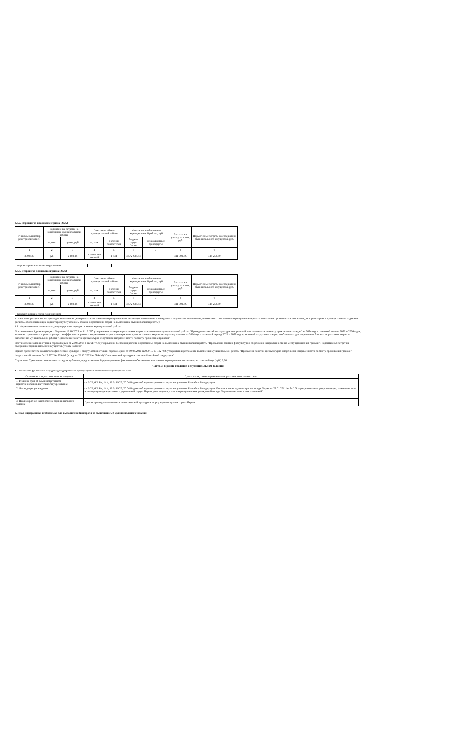3.3.2. Первый год планового периода (2025)
| Уникальный номер реестровой записи | Нормативные затраты на выполнение муниципальной работы | | Показатели объема муниципальной работы | | Финансовое обеспечение муниципальной работы, руб. | | Затраты на уплату налогов, руб | Нормативные затраты на содержание муниципального имущества, руб. |
| --- | --- | --- | --- | --- | --- | --- | --- | --- |
| | ед. изм. | сумма, руб. | ед. изм. | значение показателей | бюджет города Перми | межбюджетные трансферты | | |
| 1 | 2 | 3 | 4 | 5 | 6 | 7 | 8 | 9 |
| 3003930 | руб. | 2 493,26 | количество занятий | 1 834 | 4 572 638,84 | - | 411 002,86 | 144 258,30 |
| Корректировка в связи с округлением | | | | |
3.3.3. Второй год планового периода (2026)
| Уникальный номер реестровой записи | Нормативные затраты на выполнение муниципальной работы | | Показатели объема муниципальной работы | | Финансовое обеспечение муниципальной работы, руб. | | Затраты на уплату налогов, руб | Нормативные затраты на содержание муниципального имущества, руб. |
| --- | --- | --- | --- | --- | --- | --- | --- | --- |
| | ед. изм. | сумма, руб. | ед. изм. | значение показателей | бюджет города Перми | межбюджетные трансферты | | |
| 1 | 2 | 3 | 4 | 5 | 6 | 7 | 8 | 9 |
| 3003930 | руб. | 2 493,26 | количество занятий | 1 834 | 4 572 638,84 | - | 411 002,86 | 144 258,30 |
| Корректировка в связи с округлением | | | | |
4. Иная информация, необходимая для выполнения (контроля за выполнением) муниципального задания (при изменении планируемых результатов выполнения, финансового обеспечения муниципальной работы обязательно указываются основания для корректировки муниципального задания и расчеты, обосновывающие корректировку (с указанием объема нормативных затрат на выполнение муниципальной работы):
4.1. Нормативные правовые акты, регулирующие порядок оказания муниципальной работы:
Постановление Администрации г. Перми от 19.10.2023 № 1119 "Об утверждении размера нормативных затрат на выполнение муниципальной работы "Проведение занятий физкультурно-спортивной направленности по месту проживания граждан" на 2024 год и плановый период 2025 и 2026 годов, значения отраслевого корректирующего коэффициента, размера нормативных затрат на содержание муниципального имущества и уплату налогов на 2024 год и плановый период 2025 и 2026 годов, значений натуральных норм, необходимых для определения базовых нормативов затрат на выполнение муниципальной работы "Проведение занятий физкультурно-спортивной направленности по месту проживания граждан"
Постановление администрации города Перми от 23.08.2016 г. № 617 "Об утверждении Методики расчета нормативных затрат на выполнение муниципальной работы "Проведение занятий физкультурно-спортивной направленности по месту проживания граждан", нормативных затрат на содержание муниципального имущества, уплату налогов"
Приказ председателя комитета по физической культуре и спорту администрации города Перми от 09.04.2021 № 059-15-03-102 "Об утверждении регламента выполнения муниципальной работы "Проведение занятий физкультурно-спортивной направленности по месту проживания граждан"
Федеральный закон от 04.12.2007 № 329-ФЗ (в ред. от 25.12.2023 № 684-ФЗ) "О физической культуре и спорте в Российской Федерации"
Справочно: Сумма неиспользованных средств субсидии, предоставленной учреждению на финансовое обеспечение выполнения муниципального задания, за отчетный год (руб.) 0,00.
Часть 3. Прочие сведения о муниципальном задании
1. Основания (условия и порядок) для досрочного прекращения выполнения муниципального
| Основания для досрочного прекращения | Пункт, часть, статья и реквизиты нормативного правового акта |
| --- | --- |
| 1. Решение суда об административном приостановлении деятельности учреждения | ст. 5.27, 6.3, 6.4, 14.4, 19.5, 19.20, 20.04 Кодекса об административных правонарушениях Российской Федерации |
| 2. Ликвидация учреждения | ст. 5.27, 6.3, 6.4, 14.4, 19.5, 19.20, 20.04 Кодекса об административных правонарушениях Российской Федерации. Постановление администрации города Перми от 28.01.2011 № 24 " О порядке создания, реорганизации, изменения типа и ликвидации муниципальных учреждений города Перми, утверждения уставов муниципальных учреждений города Перми и внесения в них изменений" |
| 3. Неоднократное неисполнение муниципального задания | Приказ председателя комитета по физической культуре и спорту администрации города Перми |
2. Иная информация, необходимая для выполнения (контроля за выполнением ) муниципального задания: